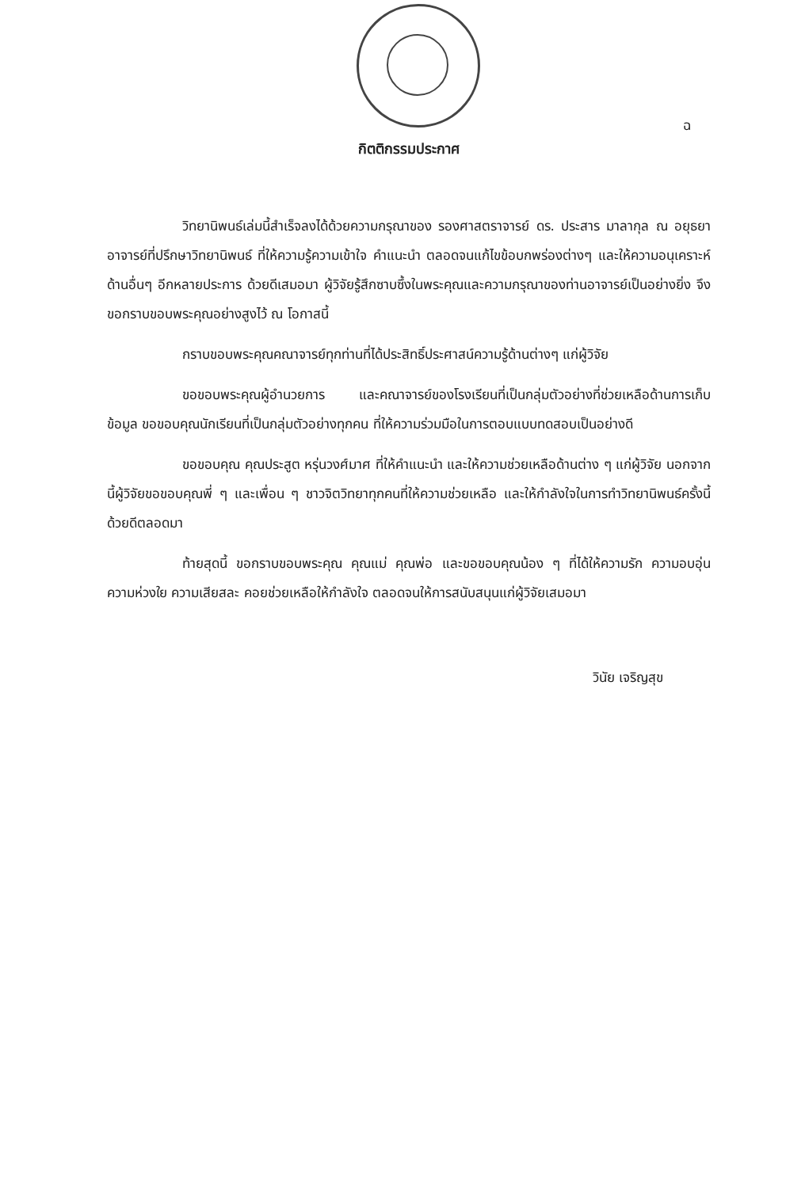ฉ
กิตติกรรมประกาศ
วิทยานิพนธ์เล่มนี้สำเร็จลงได้ด้วยความกรุณาของ รองศาสตราจารย์ ดร. ประสาร มาลากุล ณ อยุธยา อาจารย์ที่ปรึกษาวิทยานิพนธ์ ที่ให้ความรู้ความเข้าใจ คำแนะนำ ตลอดจนแก้ไขข้อบกพร่องต่างๆ และให้ความอนุเคราะห์ด้านอื่นๆ อีกหลายประการ ด้วยดีเสมอมา ผู้วิจัยรู้สึกซาบซึ้งในพระคุณและความกรุณาของท่านอาจารย์เป็นอย่างยิ่ง จึงขอกราบขอบพระคุณอย่างสูงไว้ ณ โอกาสนี้
กราบขอบพระคุณคณาจารย์ทุกท่านที่ได้ประสิทธิ์ประศาสน์ความรู้ด้านต่างๆ แก่ผู้วิจัย
ขอขอบพระคุณผู้อำนวยการ และคณาจารย์ของโรงเรียนที่เป็นกลุ่มตัวอย่างที่ช่วยเหลือด้านการเก็บข้อมูล ขอขอบคุณนักเรียนที่เป็นกลุ่มตัวอย่างทุกคน ที่ให้ความร่วมมือในการตอบแบบทดสอบเป็นอย่างดี
ขอขอบคุณ คุณประสูต หรุ่นวงศ์มาศ ที่ให้คำแนะนำ และให้ความช่วยเหลือด้านต่าง ๆ แก่ผู้วิจัย นอกจากนี้ผู้วิจัยขอขอบคุณพี่ ๆ และเพื่อน ๆ ชาวจิตวิทยาทุกคนที่ให้ความช่วยเหลือ และให้กำลังใจในการทำวิทยานิพนธ์ครั้งนี้ด้วยดีตลอดมา
ท้ายสุดนี้ ขอกราบขอบพระคุณ คุณแม่ คุณพ่อ และขอขอบคุณน้อง ๆ ที่ได้ให้ความรัก ความอบอุ่น ความห่วงใย ความเสียสละ คอยช่วยเหลือให้กำลังใจ ตลอดจนให้การสนับสนุนแก่ผู้วิจัยเสมอมา
วินัย เจริญสุข